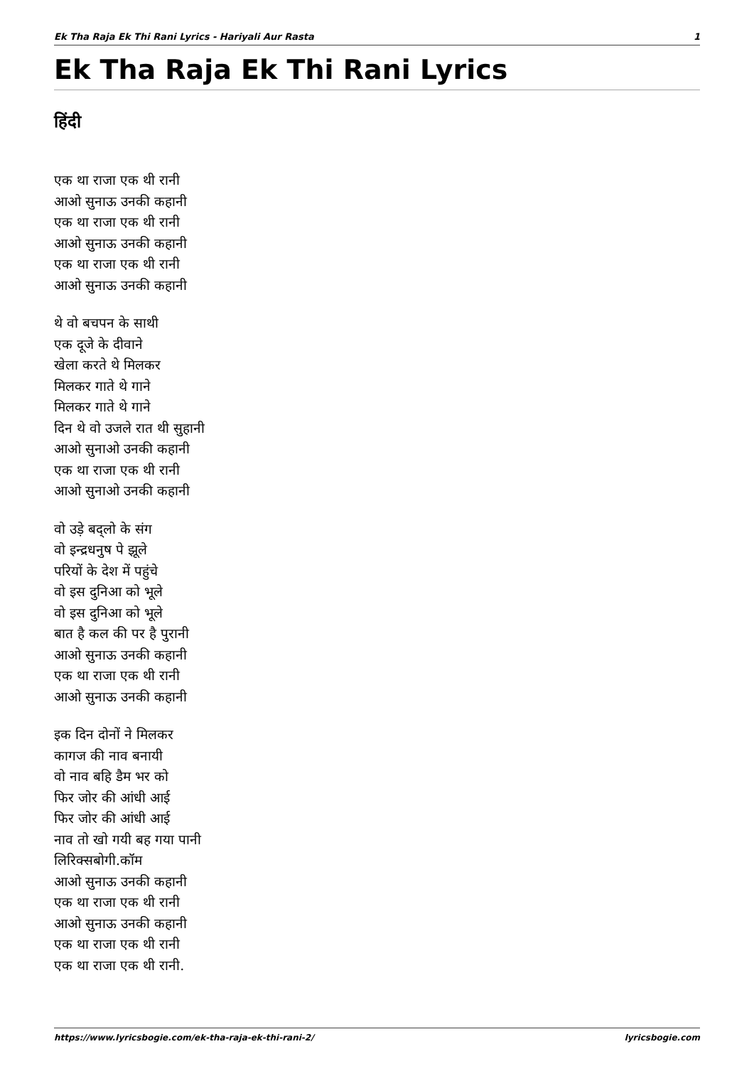Ek Tha Raja Ek Thi Rani Lyrics - Hariyali Aur Rasta 1
Ek Tha Raja Ek Thi Rani Lyrics
हिंदी
एक था राजा एक थी रानी
आओ सुनाऊ उनकी कहानी
एक था राजा एक थी रानी
आओ सुनाऊ उनकी कहानी
एक था राजा एक थी रानी
आओ सुनाऊ उनकी कहानी
थे वो बचपन के साथी
एक दूजे के दीवाने
खेला करते थे मिलकर
मिलकर गाते थे गाने
मिलकर गाते थे गाने
दिन थे वो उजले रात थी सुहानी
आओ सुनाओ उनकी कहानी
एक था राजा एक थी रानी
आओ सुनाओ उनकी कहानी
वो उड़े बद्लो के संग
वो इन्द्रधनुष पे झूले
परियों के देश में पहुंचे
वो इस दुनिआ को भूले
वो इस दुनिआ को भूले
बात है कल की पर है पुरानी
आओ सुनाऊ उनकी कहानी
एक था राजा एक थी रानी
आओ सुनाऊ उनकी कहानी
इक दिन दोनों ने मिलकर
कागज की नाव बनायी
वो नाव बहि डैम भर को
फिर जोर की आंधी आई
फिर जोर की आंधी आई
नाव तो खो गयी बह गया पानी
लिरिक्सबोगी.कॉम
आओ सुनाऊ उनकी कहानी
एक था राजा एक थी रानी
आओ सुनाऊ उनकी कहानी
एक था राजा एक थी रानी
एक था राजा एक थी रानी.
https://www.lyricsbogie.com/ek-tha-raja-ek-thi-rani-2/ lyricsbogie.com